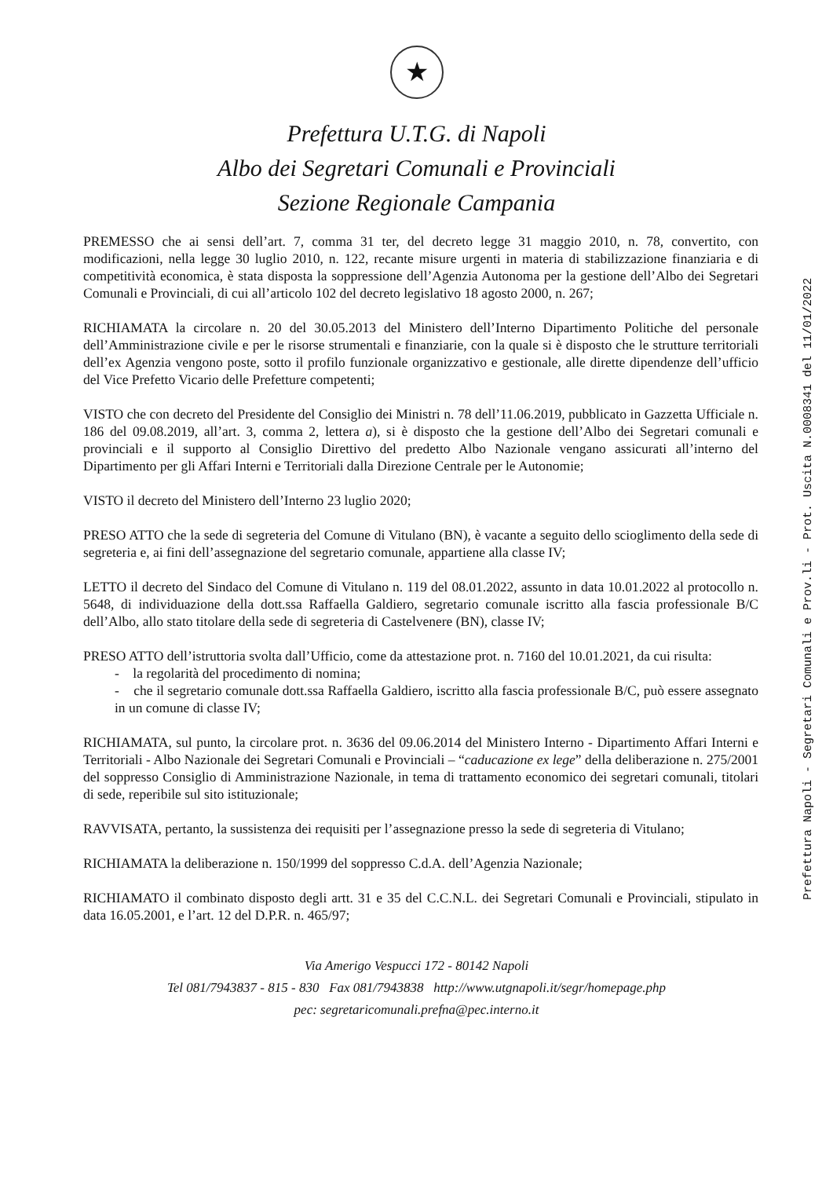★
Prefettura U.T.G. di Napoli
Albo dei Segretari Comunali e Provinciali
Sezione Regionale Campania
PREMESSO che ai sensi dell’art. 7, comma 31 ter, del decreto legge 31 maggio 2010, n. 78, convertito, con modificazioni, nella legge 30 luglio 2010, n. 122, recante misure urgenti in materia di stabilizzazione finanziaria e di competitività economica, è stata disposta la soppressione dell’Agenzia Autonoma per la gestione dell’Albo dei Segretari Comunali e Provinciali, di cui all’articolo 102 del decreto legislativo 18 agosto 2000, n. 267;
RICHIAMATA la circolare n. 20 del 30.05.2013 del Ministero dell’Interno Dipartimento Politiche del personale dell’Amministrazione civile e per le risorse strumentali e finanziarie, con la quale si è disposto che le strutture territoriali dell’ex Agenzia vengono poste, sotto il profilo funzionale organizzativo e gestionale, alle dirette dipendenze dell’ufficio del Vice Prefetto Vicario delle Prefetture competenti;
VISTO che con decreto del Presidente del Consiglio dei Ministri n. 78 dell’11.06.2019, pubblicato in Gazzetta Ufficiale n. 186 del 09.08.2019, all’art. 3, comma 2, lettera a), si è disposto che la gestione dell’Albo dei Segretari comunali e provinciali e il supporto al Consiglio Direttivo del predetto Albo Nazionale vengano assicurati all’interno del Dipartimento per gli Affari Interni e Territoriali dalla Direzione Centrale per le Autonomie;
VISTO il decreto del Ministero dell’Interno 23 luglio 2020;
PRESO ATTO che la sede di segreteria del Comune di Vitulano (BN), è vacante a seguito dello scioglimento della sede di segreteria e, ai fini dell’assegnazione del segretario comunale, appartiene alla classe IV;
LETTO il decreto del Sindaco del Comune di Vitulano n. 119 del 08.01.2022, assunto in data 10.01.2022 al protocollo n. 5648, di individuazione della dott.ssa Raffaella Galdiero, segretario comunale iscritto alla fascia professionale B/C dell’Albo, allo stato titolare della sede di segreteria di Castelvenere (BN), classe IV;
PRESO ATTO dell’istruttoria svolta dall’Ufficio, come da attestazione prot. n. 7160 del 10.01.2021, da cui risulta:
- la regolarità del procedimento di nomina;
- che il segretario comunale dott.ssa Raffaella Galdiero, iscritto alla fascia professionale B/C, può essere assegnato in un comune di classe IV;
RICHIAMATA, sul punto, la circolare prot. n. 3636 del 09.06.2014 del Ministero Interno - Dipartimento Affari Interni e Territoriali - Albo Nazionale dei Segretari Comunali e Provinciali – “caducazione ex lege” della deliberazione n. 275/2001 del soppresso Consiglio di Amministrazione Nazionale, in tema di trattamento economico dei segretari comunali, titolari di sede, reperibile sul sito istituzionale;
RAVVISATA, pertanto, la sussistenza dei requisiti per l’assegnazione presso la sede di segreteria di Vitulano;
RICHIAMATA la deliberazione n. 150/1999 del soppresso C.d.A. dell’Agenzia Nazionale;
RICHIAMATO il combinato disposto degli artt. 31 e 35 del C.C.N.L. dei Segretari Comunali e Provinciali, stipulato in data 16.05.2001, e l’art. 12 del D.P.R. n. 465/97;
Via Amerigo Vespucci 172 - 80142 Napoli
Tel 081/7943837 - 815 - 830 Fax 081/7943838 http://www.utgnapoli.it/segr/homepage.php
pec: segretaricomunali.prefna@pec.interno.it
Prefettura Napoli - Segretari Comunali e Prov.li - Prot. Uscita N.0008341 del 11/01/2022